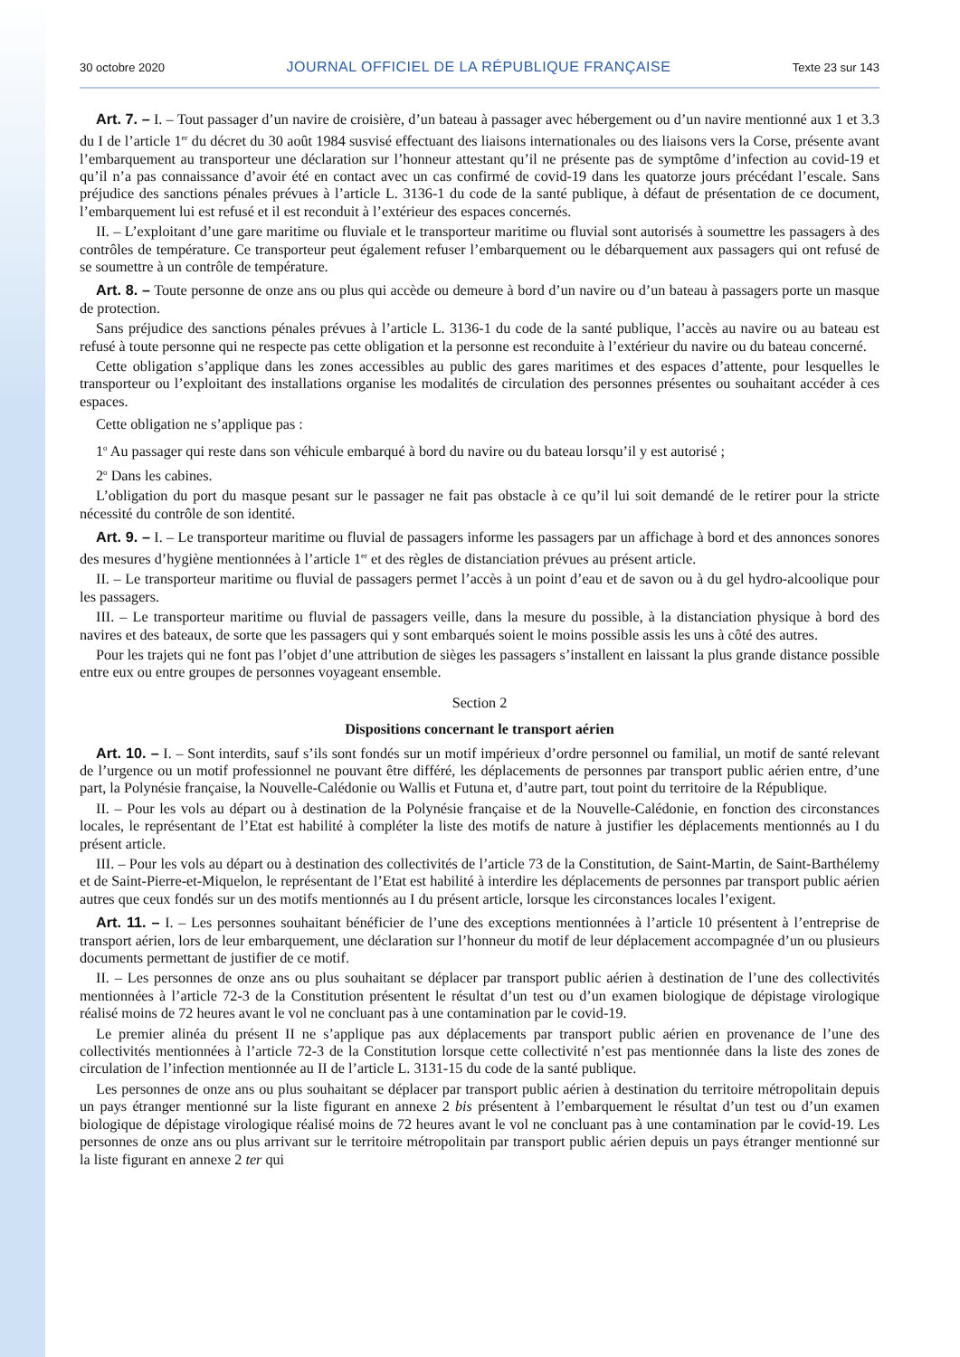30 octobre 2020 JOURNAL OFFICIEL DE LA RÉPUBLIQUE FRANÇAISE Texte 23 sur 143
Art. 7. – I. – Tout passager d’un navire de croisière, d’un bateau à passager avec hébergement ou d’un navire mentionné aux 1 et 3.3 du I de l’article 1<sup>er</sup> du décret du 30 août 1984 susvisé effectuant des liaisons internationales ou des liaisons vers la Corse, présente avant l’embarquement au transporteur une déclaration sur l’honneur attestant qu’il ne présente pas de symptôme d’infection au covid-19 et qu’il n’a pas connaissance d’avoir été en contact avec un cas confirmé de covid-19 dans les quatorze jours précédant l’escale. Sans préjudice des sanctions pénales prévues à l’article L. 3136-1 du code de la santé publique, à défaut de présentation de ce document, l’embarquement lui est refusé et il est reconduit à l’extérieur des espaces concernés.
II. – L’exploitant d’une gare maritime ou fluviale et le transporteur maritime ou fluvial sont autorisés à soumettre les passagers à des contrôles de température. Ce transporteur peut également refuser l’embarquement ou le débarquement aux passagers qui ont refusé de se soumettre à un contrôle de température.
Art. 8. – Toute personne de onze ans ou plus qui accède ou demeure à bord d’un navire ou d’un bateau à passagers porte un masque de protection.
Sans préjudice des sanctions pénales prévues à l’article L. 3136-1 du code de la santé publique, l’accès au navire ou au bateau est refusé à toute personne qui ne respecte pas cette obligation et la personne est reconduite à l’extérieur du navire ou du bateau concerné.
Cette obligation s’applique dans les zones accessibles au public des gares maritimes et des espaces d’attente, pour lesquelles le transporteur ou l’exploitant des installations organise les modalités de circulation des personnes présentes ou souhaitant accéder à ces espaces.
Cette obligation ne s’applique pas :
1<sup>o</sup> Au passager qui reste dans son véhicule embarqué à bord du navire ou du bateau lorsqu’il y est autorisé ;
2<sup>o</sup> Dans les cabines.
L’obligation du port du masque pesant sur le passager ne fait pas obstacle à ce qu’il lui soit demandé de le retirer pour la stricte nécessité du contrôle de son identité.
Art. 9. – I. – Le transporteur maritime ou fluvial de passagers informe les passagers par un affichage à bord et des annonces sonores des mesures d’hygiène mentionnées à l’article 1<sup>er</sup> et des règles de distanciation prévues au présent article.
II. – Le transporteur maritime ou fluvial de passagers permet l’accès à un point d’eau et de savon ou à du gel hydro-alcoolique pour les passagers.
III. – Le transporteur maritime ou fluvial de passagers veille, dans la mesure du possible, à la distanciation physique à bord des navires et des bateaux, de sorte que les passagers qui y sont embarqués soient le moins possible assis les uns à côté des autres.
Pour les trajets qui ne font pas l’objet d’une attribution de sièges les passagers s’installent en laissant la plus grande distance possible entre eux ou entre groupes de personnes voyageant ensemble.
Section 2
Dispositions concernant le transport aérien
Art. 10. – I. – Sont interdits, sauf s’ils sont fondés sur un motif impérieux d’ordre personnel ou familial, un motif de santé relevant de l’urgence ou un motif professionnel ne pouvant être différé, les déplacements de personnes par transport public aérien entre, d’une part, la Polynésie française, la Nouvelle-Calédonie ou Wallis et Futuna et, d’autre part, tout point du territoire de la République.
II. – Pour les vols au départ ou à destination de la Polynésie française et de la Nouvelle-Calédonie, en fonction des circonstances locales, le représentant de l’Etat est habilité à compléter la liste des motifs de nature à justifier les déplacements mentionnés au I du présent article.
III. – Pour les vols au départ ou à destination des collectivités de l’article 73 de la Constitution, de Saint-Martin, de Saint-Barthélemy et de Saint-Pierre-et-Miquelon, le représentant de l’Etat est habilité à interdire les déplacements de personnes par transport public aérien autres que ceux fondés sur un des motifs mentionnés au I du présent article, lorsque les circonstances locales l’exigent.
Art. 11. – I. – Les personnes souhaitant bénéficier de l’une des exceptions mentionnées à l’article 10 présentent à l’entreprise de transport aérien, lors de leur embarquement, une déclaration sur l’honneur du motif de leur déplacement accompagnée d’un ou plusieurs documents permettant de justifier de ce motif.
II. – Les personnes de onze ans ou plus souhaitant se déplacer par transport public aérien à destination de l’une des collectivités mentionnées à l’article 72-3 de la Constitution présentent le résultat d’un test ou d’un examen biologique de dépistage virologique réalisé moins de 72 heures avant le vol ne concluant pas à une contamination par le covid-19.
Le premier alinéa du présent II ne s’applique pas aux déplacements par transport public aérien en provenance de l’une des collectivités mentionnées à l’article 72-3 de la Constitution lorsque cette collectivité n’est pas mentionnée dans la liste des zones de circulation de l’infection mentionnée au II de l’article L. 3131-15 du code de la santé publique.
Les personnes de onze ans ou plus souhaitant se déplacer par transport public aérien à destination du territoire métropolitain depuis un pays étranger mentionné sur la liste figurant en annexe 2 bis présentent à l’embarquement le résultat d’un test ou d’un examen biologique de dépistage virologique réalisé moins de 72 heures avant le vol ne concluant pas à une contamination par le covid-19. Les personnes de onze ans ou plus arrivant sur le territoire métropolitain par transport public aérien depuis un pays étranger mentionné sur la liste figurant en annexe 2 ter qui